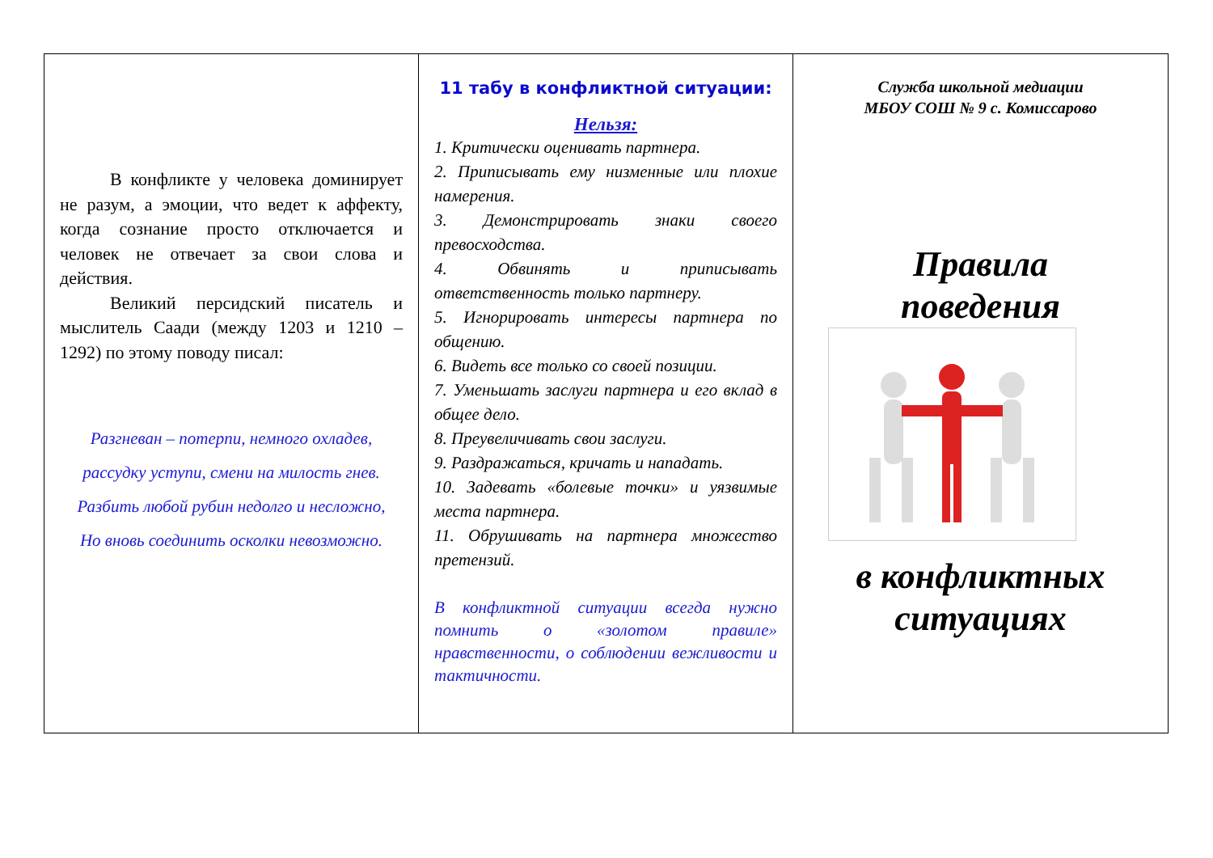В конфликте у человека доминирует не разум, а эмоции, что ведет к аффекту, когда сознание просто отключается и человек не отвечает за свои слова и действия.
Великий персидский писатель и мыслитель Саади (между 1203 и 1210 – 1292) по этому поводу писал:
Разгневан – потерпи, немного охладев,
рассудку уступи, смени на милость гнев.
Разбить любой рубин недолго и несложно,
Но вновь соединить осколки невозможно.
11 табу в конфликтной ситуации:
Нельзя:
1. Критически оценивать партнера.
2. Приписывать ему низменные или плохие намерения.
3. Демонстрировать знаки своего превосходства.
4. Обвинять и приписывать ответственность только партнеру.
5. Игнорировать интересы партнера по общению.
6. Видеть все только со своей позиции.
7. Уменьшать заслуги партнера и его вклад в общее дело.
8. Преувеличивать свои заслуги.
9. Раздражаться, кричать и нападать.
10. Задевать «болевые точки» и уязвимые места партнера.
11. Обрушивать на партнера множество претензий.
В конфликтной ситуации всегда нужно помнить о «золотом правиле» нравственности, о соблюдении вежливости и тактичности.
Служба школьной медиации
МБОУ СОШ № 9 с. Комиссарово
Правила
поведения
в конфликтных
ситуациях